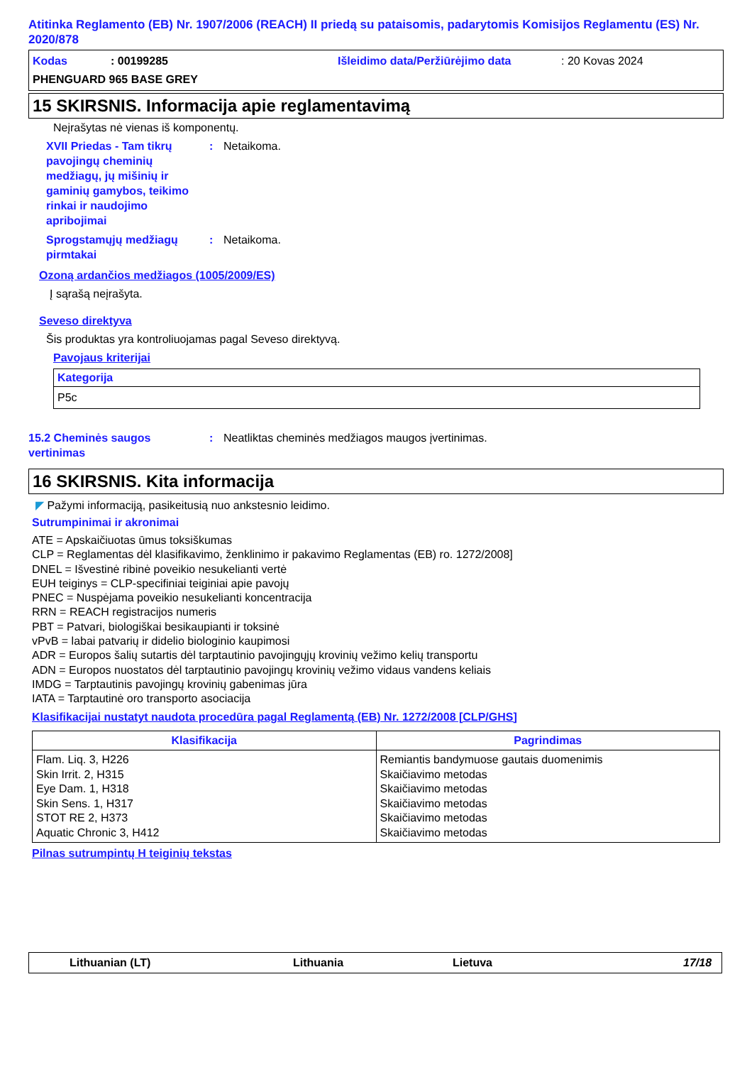Atitinka Reglamento (EB) Nr. 1907/2006 (REACH) II priedą su pataisomis, padarytomis Komisijos Reglamentu (ES) Nr. 2020/878
Kodas: 00199285 Išleidimo data/Peržiūrėjimo data: 20 Kovas 2024
PHENGUARD 965 BASE GREY
15 SKIRSNIS. Informacija apie reglamentavimą
Neįrašytas nė vienas iš komponentų.
XVII Priedas - Tam tikrų pavojingų cheminių medžiagų, jų mišinių ir gaminių gamybos, teikimo rinkai ir naudojimo apribojimai: Netaikoma.
Sprogstamųjų medžiagų pirmtakai: Netaikoma.
Ozoną ardančios medžiagos (1005/2009/ES)
Į sąrašą neįrašyta.
Seveso direktyva
Šis produktas yra kontroliuojamas pagal Seveso direktyvą.
Pavojaus kriterijai
| Kategorija |
| --- |
| P5c |
15.2 Cheminės saugos vertinimas: Neatliktas cheminės medžiagos maugos įvertinimas.
16 SKIRSNIS. Kita informacija
◤ Pažymi informaciją, pasikeitusią nuo ankstesnio leidimo.
Sutrumpinimai ir akronimai
ATE = Apskaičiuotas ūmus toksiškumas
CLP = Reglamentas dėl klasifikavimo, ženklinimo ir pakavimo Reglamentas (EB) ro. 1272/2008]
DNEL = Išvestinė ribinė poveikio nesukelianti vertė
EUH teiginys = CLP-specifiniai teiginiai apie pavojų
PNEC = Nuspėjama poveikio nesukelianti koncentracija
RRN = REACH registracijos numeris
PBT = Patvari, biologiškai besikaupianti ir toksinė
vPvB = labai patvarių ir didelio biologinio kaupimosi
ADR = Europos šalių sutartis dėl tarptautinio pavojingųjų krovinių vežimo kelių transportu
ADN = Europos nuostatos dėl tarptautinio pavojingų krovinių vežimo vidaus vandens keliais
IMDG = Tarptautinis pavojingų krovinių gabenimas jūra
IATA = Tarptautinė oro transporto asociacija
Klasifikacijai nustatyt naudota procedūra pagal Reglamentą (EB) Nr. 1272/2008 [CLP/GHS]
| Klasifikacija | Pagrindimas |
| --- | --- |
| Flam. Liq. 3, H226 Skin Irrit. 2, H315 Eye Dam. 1, H318 Skin Sens. 1, H317 STOT RE 2, H373 Aquatic Chronic 3, H412 | Remiantis bandymuose gautais duomenimis Skaičiavimo metodas Skaičiavimo metodas Skaičiavimo metodas Skaičiavimo metodas Skaičiavimo metodas |
Pilnas sutrumpintų H teiginių tekstas
Lithuanian (LT) Lithuania Lietuva 17/18